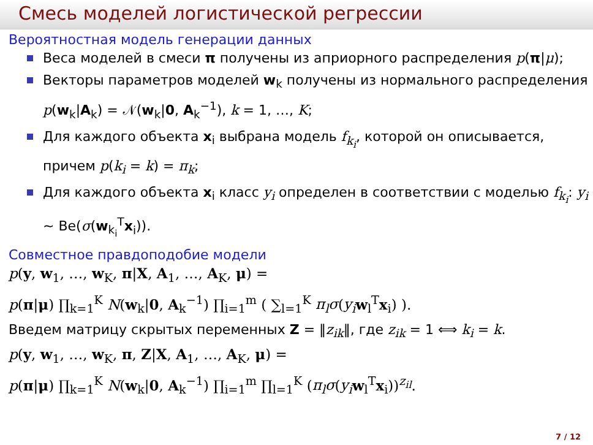Смесь моделей логистической регрессии
Вероятностная модель генерации данных
Веса моделей в смеси π получены из априорного распределения p(π|μ);
Векторы параметров моделей w<sub>k</sub> получены из нормального распределения p(w<sub>k</sub>|A<sub>k</sub>) = 𝒩(w<sub>k</sub>|0, A<sub>k</sub><sup>−1</sup>), k = 1, …, K;
Для каждого объекта x<sub>i</sub> выбрана модель f<sub>k<sub>i</sub></sub>, которой он описывается, причем p(k<sub>i</sub> = k) = π<sub>k</sub>;
Для каждого объекта x<sub>i</sub> класс y<sub>i</sub> определен в соответствии с моделью f<sub>k<sub>i</sub></sub>: y<sub>i</sub> ∼ Be(σ(w<sub>k<sub>i</sub></sub><sup>T</sup>x<sub>i</sub>)).
Совместное правдоподобие модели
p(y, w<sub>1</sub>, …, w<sub>K</sub>, π|X, A<sub>1</sub>, …, A<sub>K</sub>, μ) =
p(π|μ) ∏<sub>k=1</sub><sup>K</sup> N(w<sub>k</sub>|0, A<sub>k</sub><sup>−1</sup>) ∏<sub>i=1</sub><sup>m</sup> ( ∑<sub>l=1</sub><sup>K</sup> π<sub>l</sub>σ(y<sub>i</sub> w<sub>l</sub><sup>T</sup>x<sub>i</sub>) ).
Введем матрицу скрытых переменных Z = ‖z<sub>ik</sub>‖, где z<sub>ik</sub> = 1 ⟺ k<sub>i</sub> = k.
p(y, w<sub>1</sub>, …, w<sub>K</sub>, π, Z|X, A<sub>1</sub>, …, A<sub>K</sub>, μ) =
p(π|μ) ∏<sub>k=1</sub><sup>K</sup> N(w<sub>k</sub>|0, A<sub>k</sub><sup>−1</sup>) ∏<sub>i=1</sub><sup>m</sup> ∏<sub>l=1</sub><sup>K</sup> (π<sub>l</sub>σ(y<sub>i</sub> w<sub>l</sub><sup>T</sup>x<sub>i</sub>))<sup>z<sub>il</sub></sup>.
7 / 12